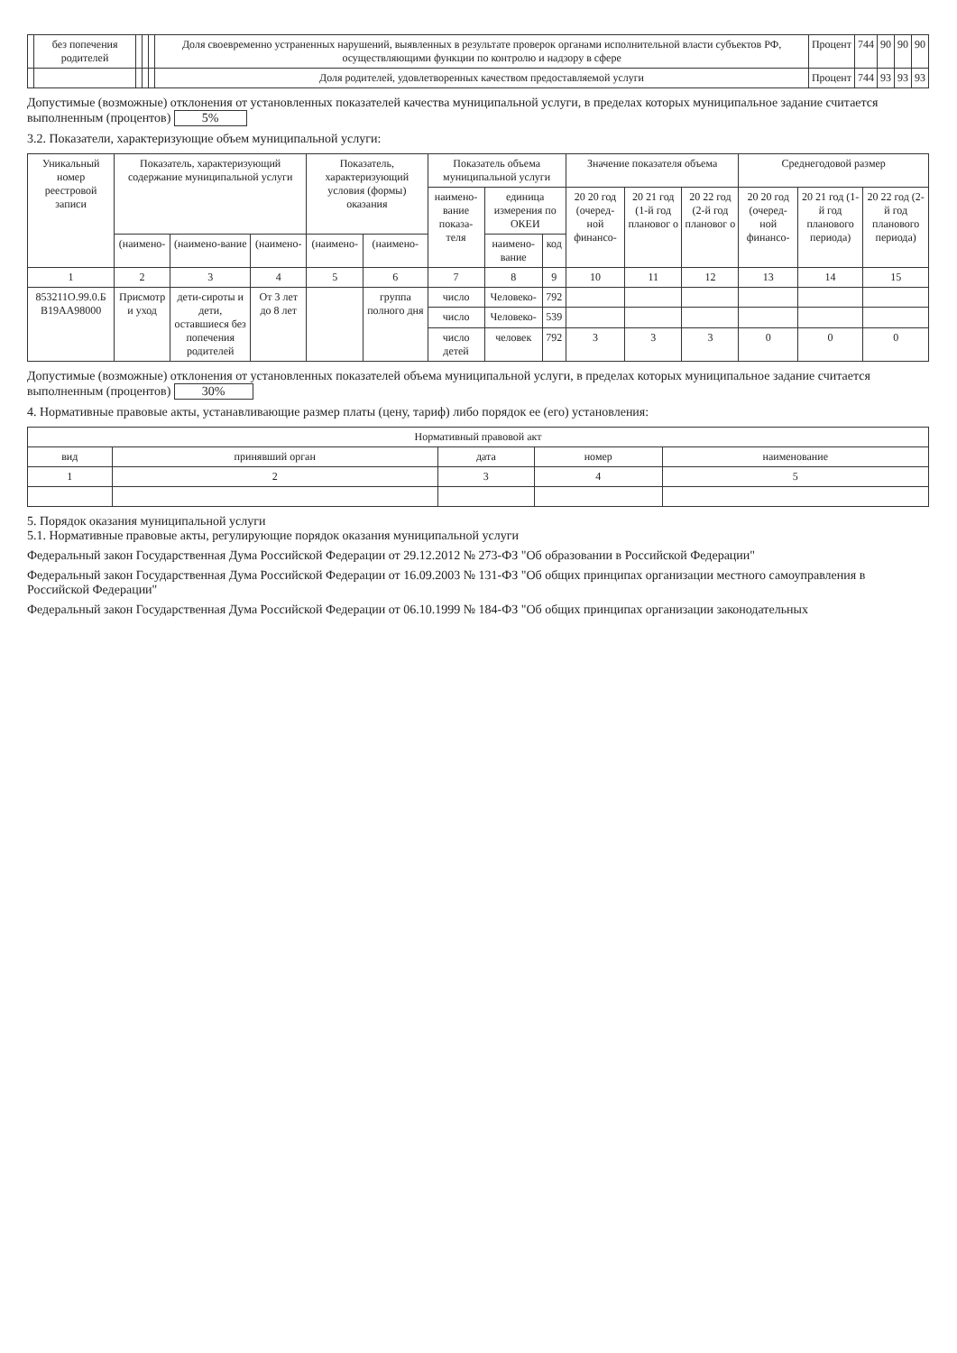| | без попечения родителей | | | | Доля своевременно устраненных нарушений, выявленных в результате проверок органами исполнительной власти субъектов РФ, осуществляющими функции по контролю и надзору в сфере | Процент | 744 | 90 | 90 | 90 |
| | | | | | Доля родителей, удовлетворенных качеством предоставляемой услуги | Процент | 744 | 93 | 93 | 93 |
Допустимые (возможные) отклонения от установленных показателей качества муниципальной услуги, в пределах которых муниципальное задание считается выполненным (процентов) 5%
3.2. Показатели, характеризующие объем муниципальной услуги:
| Уникальный номер реестровой записи | Показатель, характеризующий содержание муниципальной услуги | | | Показатель, характеризующий условия (формы) оказания | | Показатель объема муниципальной услуги | | | Значение показателя объема | | | Среднегодовой размер | | |
| --- | --- | --- | --- | --- | --- | --- | --- | --- | --- | --- | --- | --- | --- | --- |
| | | | | | | наимено-вание показа-теля | единица измерения по ОКЕИ | | 20 20 год (очеред-ной финансо- | 20 21 год (1-й год плановог о | 20 22 год (2-й год плановог о | 20 20 год (очеред-ной финансо- | 20 21 год (1-й год планового периода) | 20 22 год (2-й год планового периода) |
| | (наимено- | (наимено-вание | (наимено- | (наимено- | (наимено- | | наимено-вание | код | | | | | | |
| 1 | 2 | 3 | 4 | 5 | 6 | 7 | 8 | 9 | 10 | 11 | 12 | 13 | 14 | 15 |
| 853211О.99.0.Б В19АА98000 | Присмотр и уход | дети-сироты и дети, оставшиеся без попечения родителей | От 3 лет до 8 лет | | группа полного дня | число | Человеко- | 792 | | | | | | |
| | | | | | | число | Человеко- | 539 | | | | | | |
| | | | | | | число детей | человек | 792 | 3 | 3 | 3 | 0 | 0 | 0 |
Допустимые (возможные) отклонения от установленных показателей объема муниципальной услуги, в пределах которых муниципальное задание считается выполненным (процентов) 30%
4. Нормативные правовые акты, устанавливающие размер платы (цену, тариф) либо порядок ее (его) установления:
| Нормативный правовой акт | | | | |
| --- | --- | --- | --- | --- |
| вид | принявший орган | дата | номер | наименование |
| 1 | 2 | 3 | 4 | 5 |
5. Порядок оказания муниципальной услуги
5.1. Нормативные правовые акты, регулирующие порядок оказания муниципальной услуги
Федеральный закон Государственная Дума Российской Федерации от 29.12.2012 № 273-ФЗ "Об образовании в Российской Федерации"
Федеральный закон Государственная Дума Российской Федерации от 16.09.2003 № 131-ФЗ "Об общих принципах организации местного самоуправления в Российской Федерации"
Федеральный закон Государственная Дума Российской Федерации от 06.10.1999 № 184-ФЗ "Об общих принципах организации законодательных